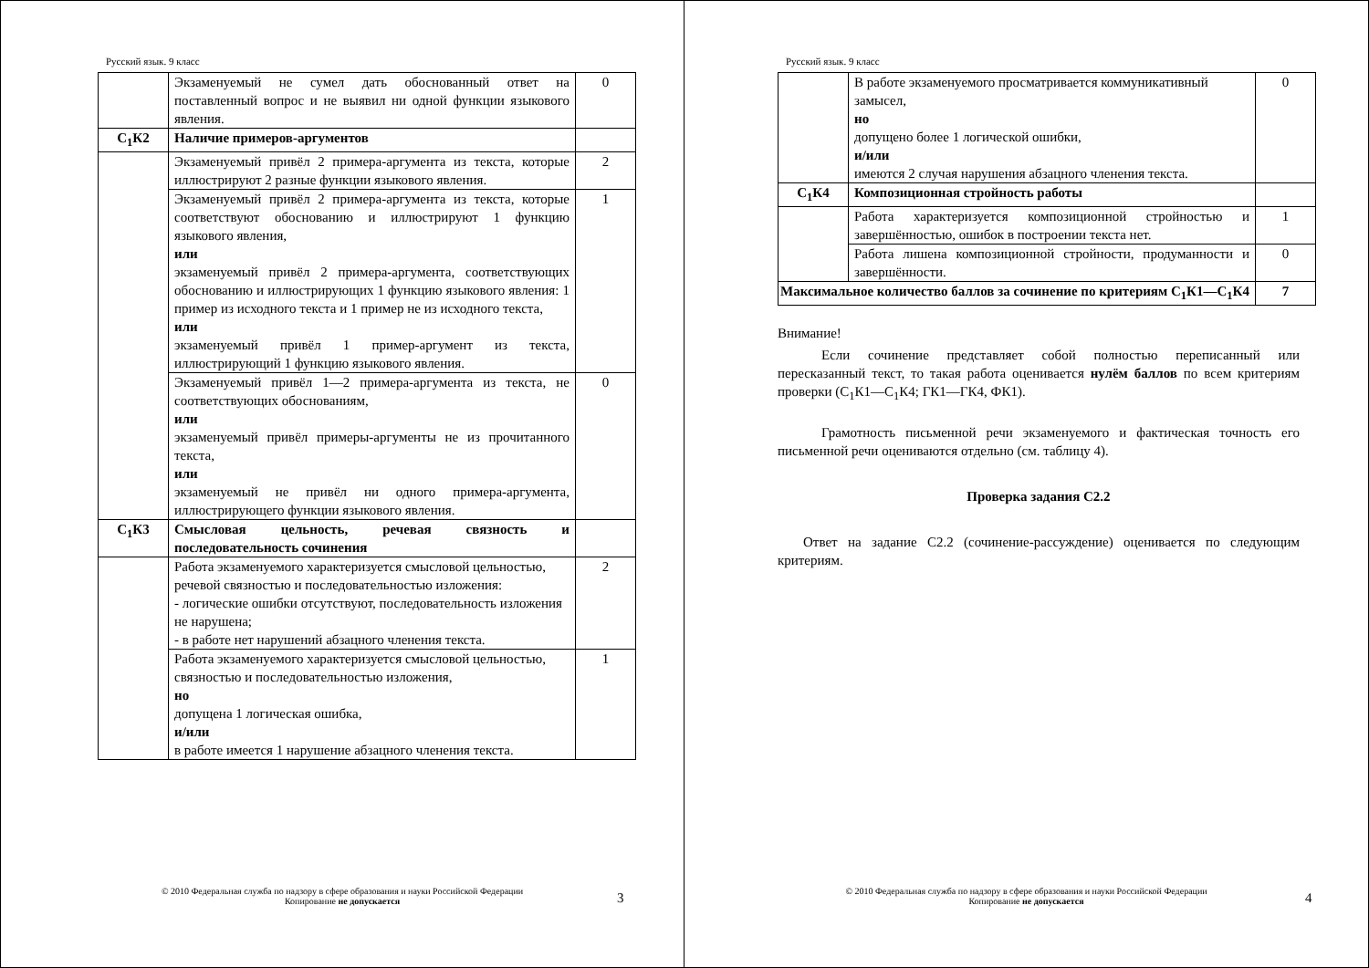Русский язык. 9 класс
| | Экзаменуемый не сумел дать обоснованный ответ на поставленный вопрос и не выявил ни одной функции языкового явления. | 0 |
| С<sub>1</sub>К2 | Наличие примеров-аргументов | |
| | Экзаменуемый привёл 2 примера-аргумента из текста, которые иллюстрируют 2 разные функции языкового явления. | 2 |
| | Экзаменуемый привёл 2 примера-аргумента из текста, которые соответствуют обоснованию и иллюстрируют 1 функцию языкового явления, или экзаменуемый привёл 2 примера-аргумента, соответствующих обоснованию и иллюстрирующих 1 функцию языкового явления: 1 пример из исходного текста и 1 пример не из исходного текста, или экзаменуемый привёл 1 пример-аргумент из текста, иллюстрирующий 1 функцию языкового явления. | 1 |
| | Экзаменуемый привёл 1—2 примера-аргумента из текста, не соответствующих обоснованиям, или экзаменуемый привёл примеры-аргументы не из прочитанного текста, или экзаменуемый не привёл ни одного примера-аргумента, иллюстрирующего функции языкового явления. | 0 |
| С<sub>1</sub>К3 | Смысловая цельность, речевая связность и последовательность сочинения | |
| | Работа экзаменуемого характеризуется смысловой цельностью, речевой связностью и последовательностью изложения: - логические ошибки отсутствуют, последовательность изложения не нарушена; - в работе нет нарушений абзацного членения текста. | 2 |
| | Работа экзаменуемого характеризуется смысловой цельностью, связностью и последовательностью изложения, но допущена 1 логическая ошибка, и/или в работе имеется 1 нарушение абзацного членения текста. | 1 |
© 2010 Федеральная служба по надзору в сфере образования и науки Российской Федерации
Копирование не допускается
3
Русский язык. 9 класс
| | В работе экзаменуемого просматривается коммуникативный замысел, но допущено более 1 логической ошибки, и/или имеются 2 случая нарушения абзацного членения текста. | 0 |
| С<sub>1</sub>К4 | Композиционная стройность работы | |
| | Работа характеризуется композиционной стройностью и завершённостью, ошибок в построении текста нет. | 1 |
| | Работа лишена композиционной стройности, продуманности и завершённости. | 0 |
| Максимальное количество баллов за сочинение по критериям С<sub>1</sub>К1—С<sub>1</sub>К4 | | 7 |
Внимание!
Если сочинение представляет собой полностью переписанный или пересказанный текст, то такая работа оценивается нулём баллов по всем критериям проверки (С<sub>1</sub>К1—С<sub>1</sub>К4; ГК1—ГК4, ФК1).
Грамотность письменной речи экзаменуемого и фактическая точность его письменной речи оцениваются отдельно (см. таблицу 4).
Проверка задания С2.2
Ответ на задание С2.2 (сочинение-рассуждение) оценивается по следующим критериям.
© 2010 Федеральная служба по надзору в сфере образования и науки Российской Федерации
Копирование не допускается
4